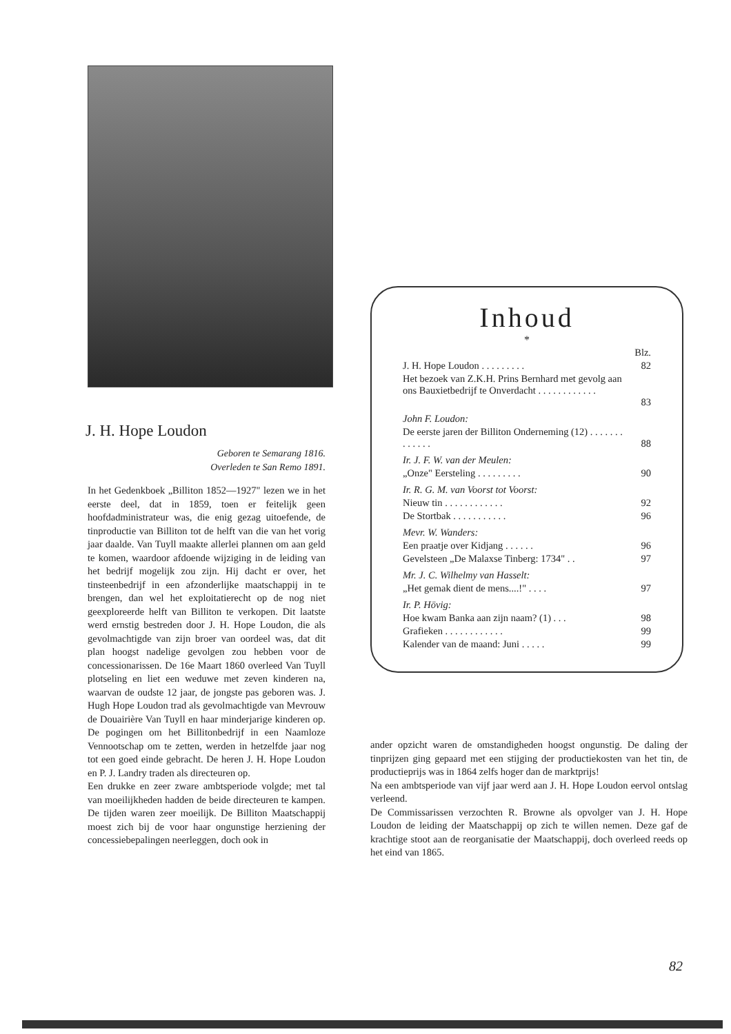J. H. Hope Loudon
Geboren te Semarang 1816.
Overleden te San Remo 1891.
In het Gedenkboek „Billiton 1852—1927" lezen we in het eerste deel, dat in 1859, toen er feitelijk geen hoofdadministrateur was, die enig gezag uitoefende, de tinproductie van Billiton tot de helft van die van het vorig jaar daalde. Van Tuyll maakte allerlei plannen om aan geld te komen, waardoor afdoende wijziging in de leiding van het bedrijf mogelijk zou zijn. Hij dacht er over, het tinsteenbedrijf in een afzonderlijke maatschappij in te brengen, dan wel het exploitatierecht op de nog niet geexploreerde helft van Billiton te verkopen. Dit laatste werd ernstig bestreden door J. H. Hope Loudon, die als gevolmachtigde van zijn broer van oordeel was, dat dit plan hoogst nadelige gevolgen zou hebben voor de concessionarissen. De 16e Maart 1860 overleed Van Tuyll plotseling en liet een weduwe met zeven kinderen na, waarvan de oudste 12 jaar, de jongste pas geboren was. J. Hugh Hope Loudon trad als gevolmachtigde van Mevrouw de Douairière Van Tuyll en haar minderjarige kinderen op. De pogingen om het Billitonbedrijf in een Naamloze Vennootschap om te zetten, werden in hetzelfde jaar nog tot een goed einde gebracht. De heren J. H. Hope Loudon en P. J. Landry traden als directeuren op.
Een drukke en zeer zware ambtsperiode volgde; met tal van moeilijkheden hadden de beide directeuren te kampen. De tijden waren zeer moeilijk. De Billiton Maatschappij moest zich bij de voor haar ongunstige herziening der concessiebepalingen neerleggen, doch ook in
Inhoud
*
| | Blz. |
| J. H. Hope Loudon . . . . . . . . . | 82 |
| Het bezoek van Z.K.H. Prins Bernhard met gevolg aan ons Bauxietbedrijf te Onverdacht . . . . . . . . . . . . | 83 |
| John F. Loudon: | |
| De eerste jaren der Billiton Onderneming (12) . . . . . . . . . . . . . | 88 |
| Ir. J. F. W. van der Meulen: | |
| „Onze" Eersteling . . . . . . . . . | 90 |
| Ir. R. G. M. van Voorst tot Voorst: | |
| Nieuw tin . . . . . . . . . . . . | 92 |
| De Stortbak . . . . . . . . . . . | 96 |
| Mevr. W. Wanders: | |
| Een praatje over Kidjang . . . . . . | 96 |
| Gevelsteen „De Malaxse Tinberg: 1734" . . | 97 |
| Mr. J. C. Wilhelmy van Hasselt: | |
| „Het gemak dient de mens....!" . . . . | 97 |
| Ir. P. Hövig: | |
| Hoe kwam Banka aan zijn naam? (1) . . . | 98 |
| Grafieken . . . . . . . . . . . . | 99 |
| Kalender van de maand: Juni . . . . . | 99 |
ander opzicht waren de omstandigheden hoogst ongunstig. De daling der tinprijzen ging gepaard met een stijging der productiekosten van het tin, de productieprijs was in 1864 zelfs hoger dan de marktprijs!
Na een ambtsperiode van vijf jaar werd aan J. H. Hope Loudon eervol ontslag verleend.
De Commissarissen verzochten R. Browne als opvolger van J. H. Hope Loudon de leiding der Maatschappij op zich te willen nemen. Deze gaf de krachtige stoot aan de reorganisatie der Maatschappij, doch overleed reeds op het eind van 1865.
82